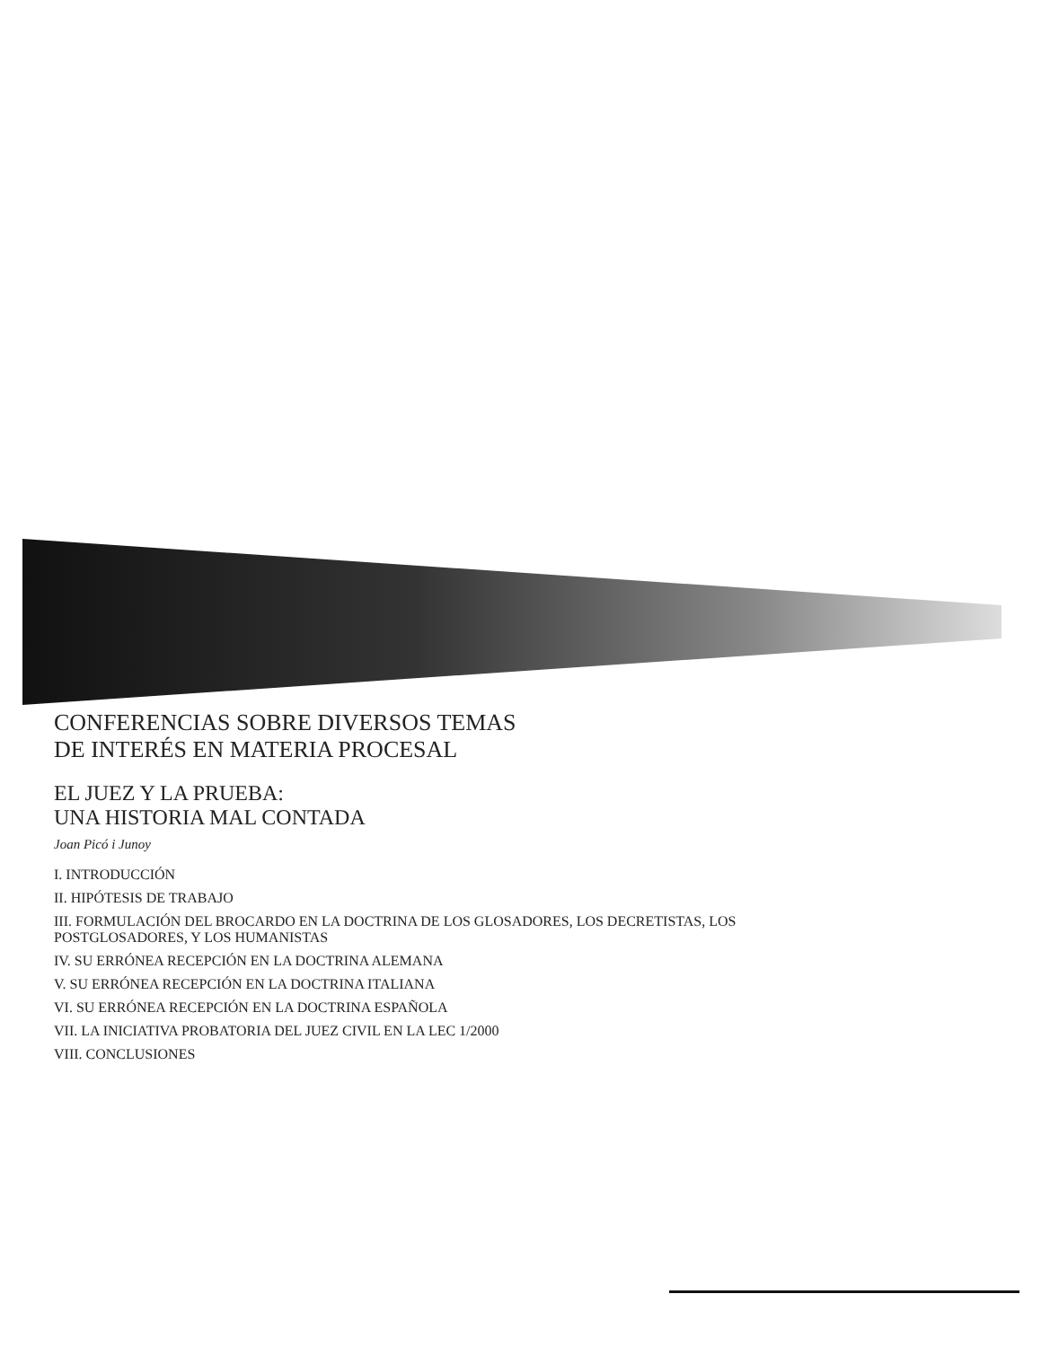CONFERENCIAS SOBRE DIVERSOS TEMAS
DE INTERÉS EN MATERIA PROCESAL
EL JUEZ Y LA PRUEBA:
UNA HISTORIA MAL CONTADA
Joan Picó i Junoy
I. INTRODUCCIÓN
II. HIPÓTESIS DE TRABAJO
III. FORMULACIÓN DEL BROCARDO EN LA DOCTRINA DE LOS GLOSADORES, LOS DECRETISTAS, LOS POSTGLOSADORES, Y LOS HUMANISTAS
IV. SU ERRÓNEA RECEPCIÓN EN LA DOCTRINA ALEMANA
V. SU ERRÓNEA RECEPCIÓN EN LA DOCTRINA ITALIANA
VI. SU ERRÓNEA RECEPCIÓN EN LA DOCTRINA ESPAÑOLA
VII. LA INICIATIVA PROBATORIA DEL JUEZ CIVIL EN LA LEC 1/2000
VIII. CONCLUSIONES